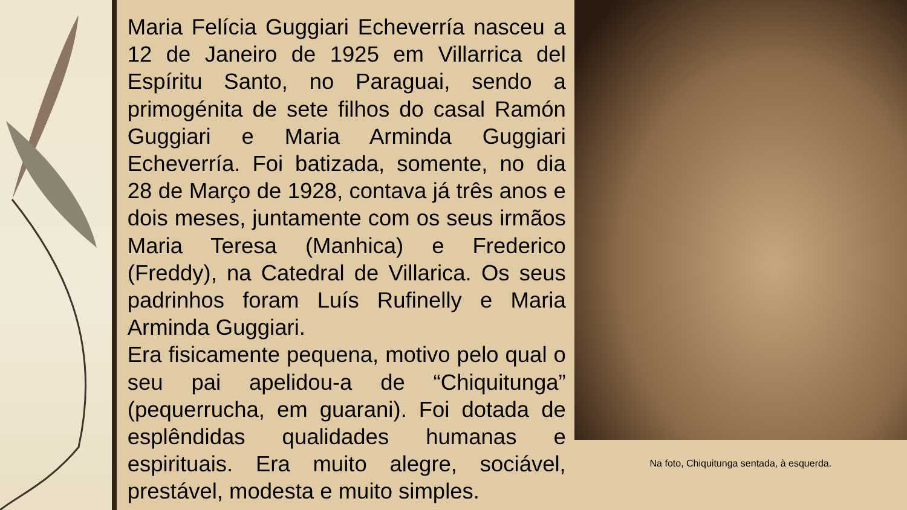Maria Felícia Guggiari Echeverría nasceu a 12 de Janeiro de 1925 em Villarrica del Espíritu Santo, no Paraguai, sendo a primogénita de sete filhos do casal Ramón Guggiari e Maria Arminda Guggiari Echeverría. Foi batizada, somente, no dia 28 de Março de 1928, contava já três anos e dois meses, juntamente com os seus irmãos Maria Teresa (Manhica) e Frederico (Freddy), na Catedral de Villarica. Os seus padrinhos foram Luís Rufinelly e Maria Arminda Guggiari.
Era fisicamente pequena, motivo pelo qual o seu pai apelidou-a de “Chiquitunga” (pequerrucha, em guarani). Foi dotada de esplêndidas qualidades humanas e espirituais. Era muito alegre, sociável, prestável, modesta e muito simples.
Na foto, Chiquitunga sentada, à esquerda.